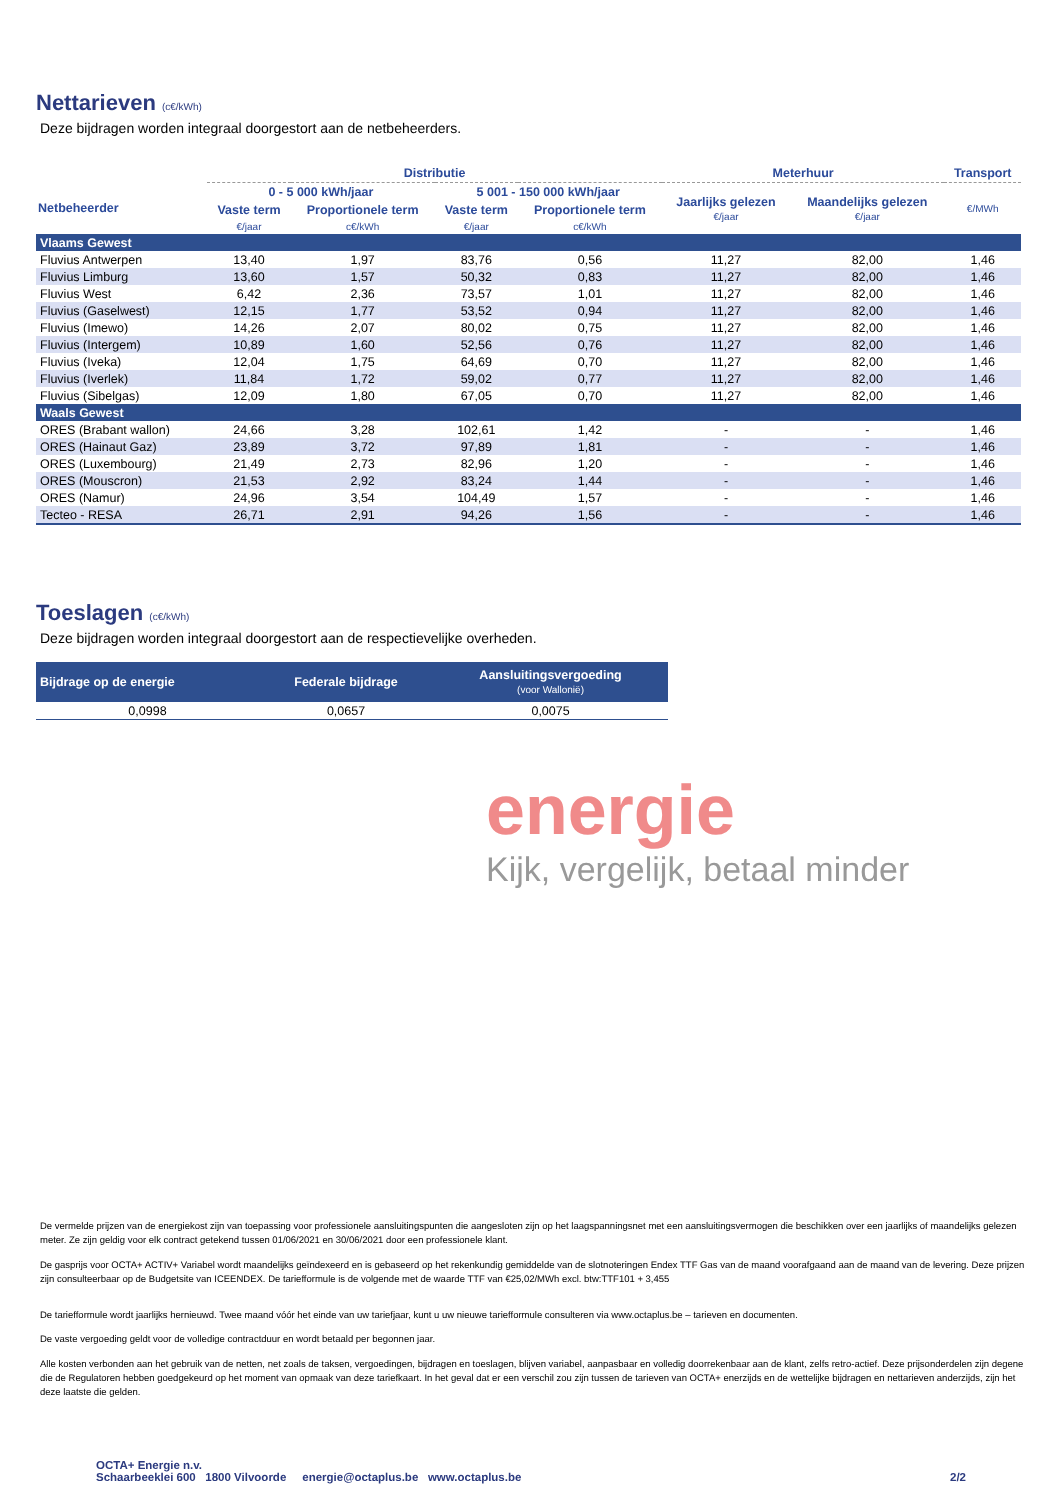Nettarieven (c€/kWh)
Deze bijdragen worden integraal doorgestort aan de netbeheerders.
| | Distributie | | | | Meterhuur | | Transport |
| --- | --- | --- | --- | --- | --- | --- | --- |
| Netbeheerder | 0 - 5 000 kWh/jaar | | 5 001 - 150 000 kWh/jaar | | Jaarlijks gelezen €/jaar | Maandelijks gelezen €/jaar | €/MWh |
| | Vaste term | Proportionele term | Vaste term | Proportionele term | | | |
| | €/jaar | c€/kWh | €/jaar | c€/kWh | | | |
| Vlaams Gewest | | | | | | | |
| Fluvius Antwerpen | 13,40 | 1,97 | 83,76 | 0,56 | 11,27 | 82,00 | 1,46 |
| Fluvius Limburg | 13,60 | 1,57 | 50,32 | 0,83 | 11,27 | 82,00 | 1,46 |
| Fluvius West | 6,42 | 2,36 | 73,57 | 1,01 | 11,27 | 82,00 | 1,46 |
| Fluvius (Gaselwest) | 12,15 | 1,77 | 53,52 | 0,94 | 11,27 | 82,00 | 1,46 |
| Fluvius (Imewo) | 14,26 | 2,07 | 80,02 | 0,75 | 11,27 | 82,00 | 1,46 |
| Fluvius (Intergem) | 10,89 | 1,60 | 52,56 | 0,76 | 11,27 | 82,00 | 1,46 |
| Fluvius (Iveka) | 12,04 | 1,75 | 64,69 | 0,70 | 11,27 | 82,00 | 1,46 |
| Fluvius (Iverlek) | 11,84 | 1,72 | 59,02 | 0,77 | 11,27 | 82,00 | 1,46 |
| Fluvius (Sibelgas) | 12,09 | 1,80 | 67,05 | 0,70 | 11,27 | 82,00 | 1,46 |
| Waals Gewest | | | | | | | |
| ORES (Brabant wallon) | 24,66 | 3,28 | 102,61 | 1,42 | - | - | 1,46 |
| ORES (Hainaut Gaz) | 23,89 | 3,72 | 97,89 | 1,81 | - | - | 1,46 |
| ORES (Luxembourg) | 21,49 | 2,73 | 82,96 | 1,20 | - | - | 1,46 |
| ORES (Mouscron) | 21,53 | 2,92 | 83,24 | 1,44 | - | - | 1,46 |
| ORES (Namur) | 24,96 | 3,54 | 104,49 | 1,57 | - | - | 1,46 |
| Tecteo - RESA | 26,71 | 2,91 | 94,26 | 1,56 | - | - | 1,46 |
Toeslagen (c€/kWh)
Deze bijdragen worden integraal doorgestort aan de respectievelijke overheden.
| Bijdrage op de energie | Federale bijdrage | Aansluitingsvergoeding (voor Wallonië) |
| --- | --- | --- |
| 0,0998 | 0,0657 | 0,0075 |
energie
Kijk, vergelijk, betaal minder
De vermelde prijzen van de energiekost zijn van toepassing voor professionele aansluitingspunten die aangesloten zijn op het laagspanningsnet met een aansluitingsvermogen die beschikken over een jaarlijks of maandelijks gelezen meter. Ze zijn geldig voor elk contract getekend tussen 01/06/2021 en 30/06/2021 door een professionele klant.
De gasprijs voor OCTA+ ACTIV+ Variabel wordt maandelijks geïndexeerd en is gebaseerd op het rekenkundig gemiddelde van de slotnoteringen Endex TTF Gas van de maand voorafgaand aan de maand van de levering. Deze prijzen zijn consulteerbaar op de Budgetsite van ICEENDEX. De tariefformule is de volgende met de waarde TTF van €25,02/MWh excl. btw:TTF101 + 3,455
De tariefformule wordt jaarlijks hernieuwd. Twee maand vóór het einde van uw tariefjaar, kunt u uw nieuwe tariefformule consulteren via www.octaplus.be – tarieven en documenten.
De vaste vergoeding geldt voor de volledige contractduur en wordt betaald per begonnen jaar.
Alle kosten verbonden aan het gebruik van de netten, net zoals de taksen, vergoedingen, bijdragen en toeslagen, blijven variabel, aanpasbaar en volledig doorrekenbaar aan de klant, zelfs retro-actief. Deze prijsonderdelen zijn degene die de Regulatoren hebben goedgekeurd op het moment van opmaak van deze tariefkaart. In het geval dat er een verschil zou zijn tussen de tarieven van OCTA+ enerzijds en de wettelijke bijdragen en nettarieven anderzijds, zijn het deze laatste die gelden.
OCTA+ Energie n.v.
Schaarbeeklei 600 1800 Vilvoorde energie@octaplus.be www.octaplus.be
2/2